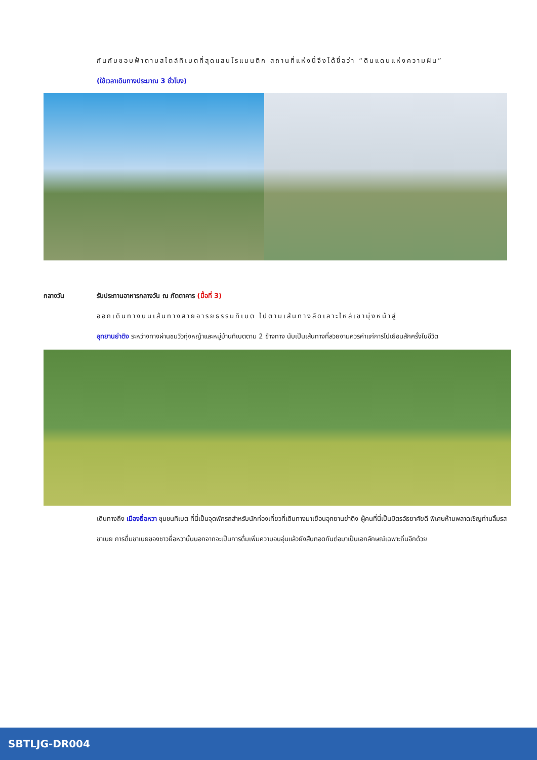กันกับขอบฟ้าตามสไตล์ทิเบตที่สุดแสนโรแมนติก สถานที่แห่งนี้จึงได้ชื่อว่า “ดินแดนแห่งความฝัน”
(ใช้เวลาเดินทางประมาณ 3 ชั่วโมง)
กลางวัน รับประทานอาหารกลางวัน ณ ภัตตาคาร (มื้อที่ 3)
ออกเดินทางบนเส้นทางสายอารยธรรมทิเบต ไปตามเส้นทางลัดเลาะไหล่เขามุ่งหน้าสู่
อุทยานย่าติง ระหว่างทางผ่านชมวิวทุ่งหญ้าและหมู่บ้านทิเบตตาม 2 ข้างทาง นับเป็นเส้นทางที่สวยงามควรค่าแก่การไปเยือนสักครั้งในชีวิต
เดินทางถึง เมืองยื่อหวา ชุมชนทิเบต ที่นี่เป็นจุดพักรถสำหรับนักท่องเที่ยวที่เดินทางมาเยือนอุทยานย่าติง ผู้คนที่นี่เป็นมิตรอัธยาศัยดี พิเศษห้ามพลาดเชิญท่านลิ้มรสชาเนย การดื่มชาเนยของชาวยื่อหวานั้นนอกจากจะเป็นการดื่มเพิ่มความอบอุ่นแล้วยังสืบทอดกันต่อมาเป็นเอกลักษณ์เฉพาะถิ่นอีกด้วย
SBTLJG-DR004